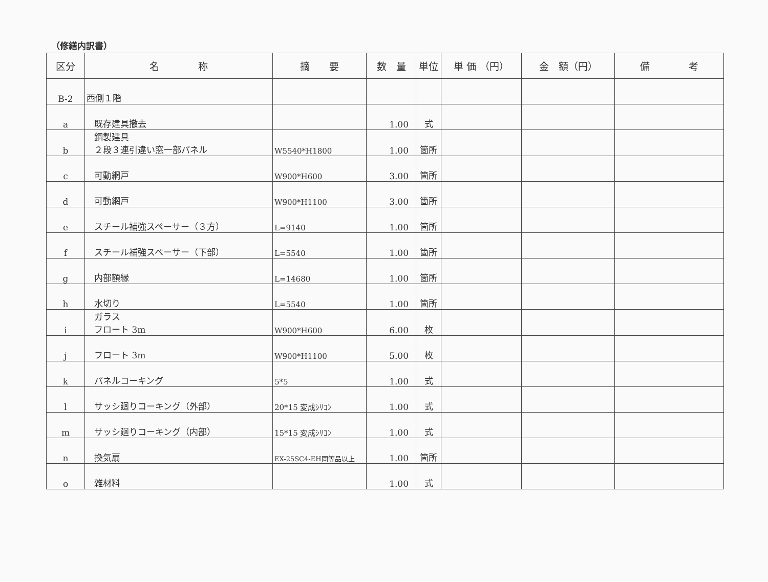（修繕内訳書）
| 区分 | 名 称 | 摘 要 | 数 量 | 単位 | 単 価 （円） | 金 額（円） | 備 考 |
| --- | --- | --- | --- | --- | --- | --- | --- |
| B-2 | 西側１階 | | | | | | |
| a | 既存建具撤去 | | 1.00 | 式 | | | |
| b | 鋼製建具 ２段３連引違い窓一部パネル | W5540*H1800 | 1.00 | 箇所 | | | |
| c | 可動網戸 | W900*H600 | 3.00 | 箇所 | | | |
| d | 可動網戸 | W900*H1100 | 3.00 | 箇所 | | | |
| e | スチール補強スペーサー（３方） | L=9140 | 1.00 | 箇所 | | | |
| f | スチール補強スペーサー（下部） | L=5540 | 1.00 | 箇所 | | | |
| g | 内部額縁 | L=14680 | 1.00 | 箇所 | | | |
| h | 水切り | L=5540 | 1.00 | 箇所 | | | |
| i | ガラス フロート 3m | W900*H600 | 6.00 | 枚 | | | |
| j | フロート 3m | W900*H1100 | 5.00 | 枚 | | | |
| k | パネルコーキング | 5*5 | 1.00 | 式 | | | |
| l | サッシ廻りコーキング（外部） | 20*15 変成ｼﾘｺﾝ | 1.00 | 式 | | | |
| m | サッシ廻りコーキング（内部） | 15*15 変成ｼﾘｺﾝ | 1.00 | 式 | | | |
| n | 換気扇 | EX-25SC4-EH同等品以上 | 1.00 | 箇所 | | | |
| o | 雑材料 | | 1.00 | 式 | | | |